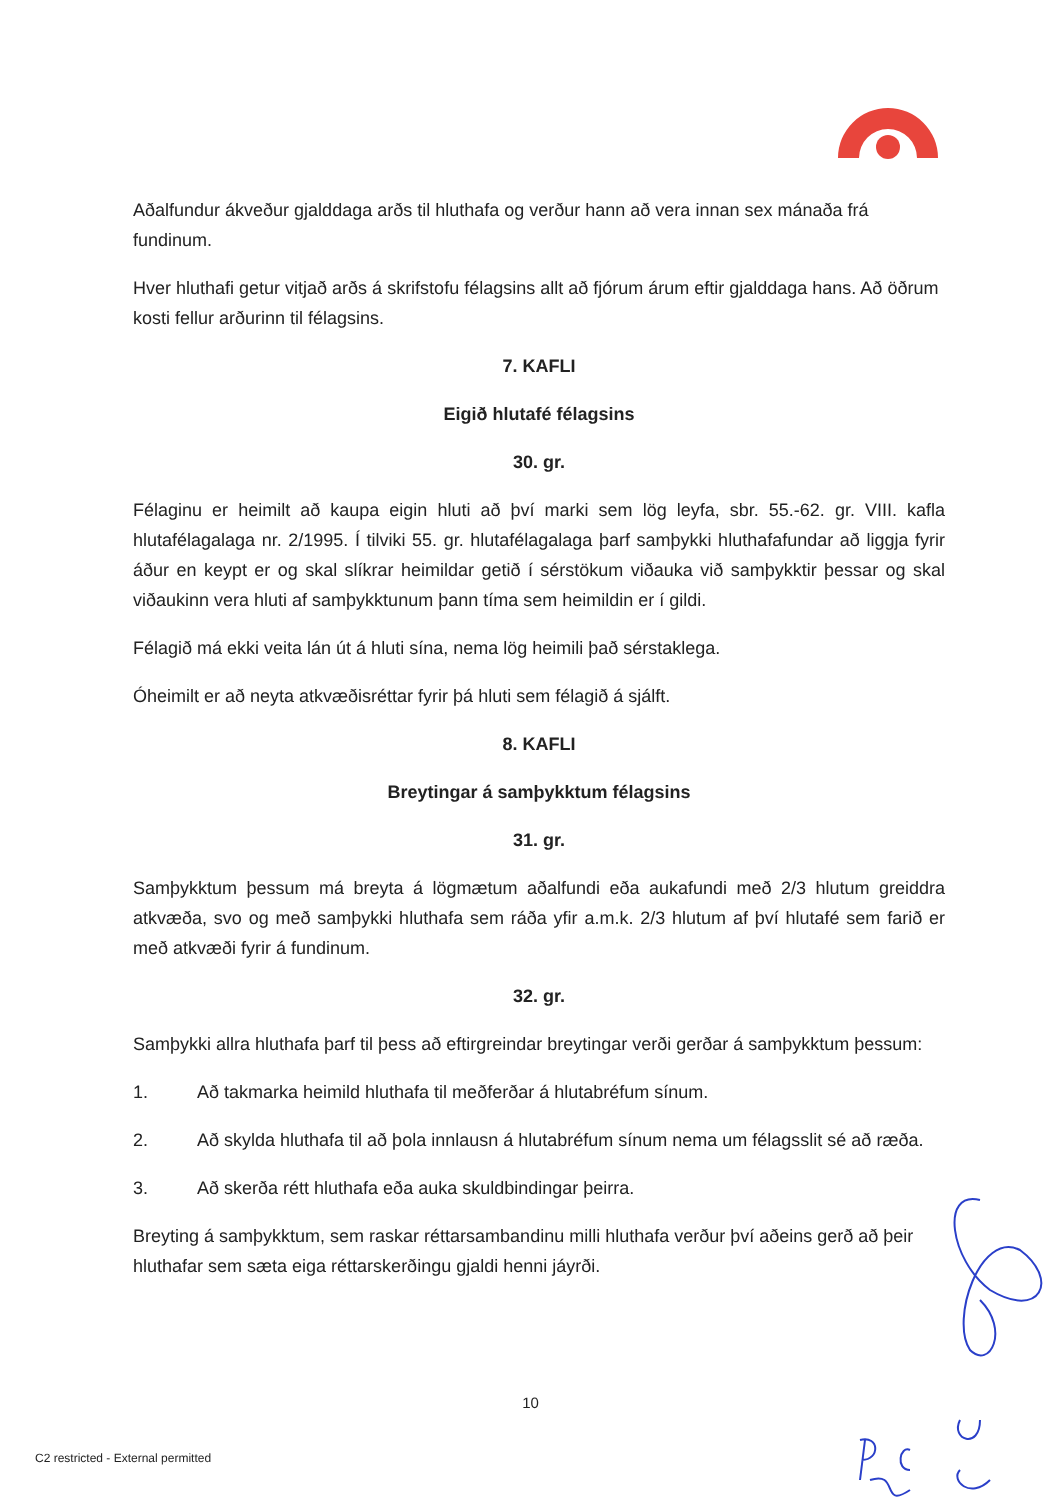Aðalfundur ákveður gjalddaga arðs til hluthafa og verður hann að vera innan sex mánaða frá fundinum.
Hver hluthafi getur vitjað arðs á skrifstofu félagsins allt að fjórum árum eftir gjalddaga hans. Að öðrum kosti fellur arðurinn til félagsins.
7. KAFLI
Eigið hlutafé félagsins
30. gr.
Félaginu er heimilt að kaupa eigin hluti að því marki sem lög leyfa, sbr. 55.-62. gr. VIII. kafla hlutafélagalaga nr. 2/1995. Í tilviki 55. gr. hlutafélagalaga þarf samþykki hluthafafundar að liggja fyrir áður en keypt er og skal slíkrar heimildar getið í sérstökum viðauka við samþykktir þessar og skal viðaukinn vera hluti af samþykktunum þann tíma sem heimildin er í gildi.
Félagið má ekki veita lán út á hluti sína, nema lög heimili það sérstaklega.
Óheimilt er að neyta atkvæðisréttar fyrir þá hluti sem félagið á sjálft.
8. KAFLI
Breytingar á samþykktum félagsins
31. gr.
Samþykktum þessum má breyta á lögmætum aðalfundi eða aukafundi með 2/3 hlutum greiddra atkvæða, svo og með samþykki hluthafa sem ráða yfir a.m.k. 2/3 hlutum af því hlutafé sem farið er með atkvæði fyrir á fundinum.
32. gr.
Samþykki allra hluthafa þarf til þess að eftirgreindar breytingar verði gerðar á samþykktum þessum:
1. Að takmarka heimild hluthafa til meðferðar á hlutabréfum sínum.
2. Að skylda hluthafa til að þola innlausn á hlutabréfum sínum nema um félagsslit sé að ræða.
3. Að skerða rétt hluthafa eða auka skuldbindingar þeirra.
Breyting á samþykktum, sem raskar réttarsambandinu milli hluthafa verður því aðeins gerð að þeir hluthafar sem sæta eiga réttarskerðingu gjaldi henni jáyrði.
10
C2 restricted - External permitted